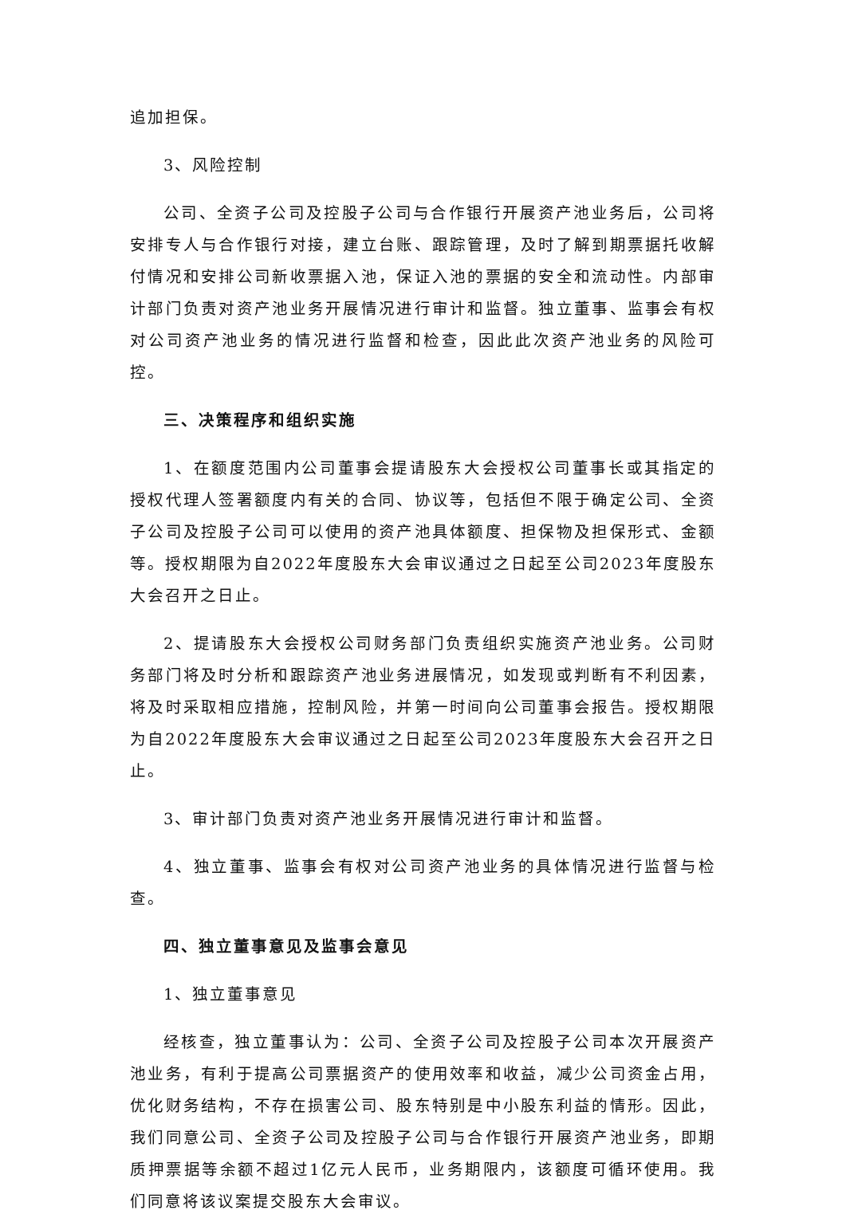追加担保。
3、风险控制
公司、全资子公司及控股子公司与合作银行开展资产池业务后，公司将安排专人与合作银行对接，建立台账、跟踪管理，及时了解到期票据托收解付情况和安排公司新收票据入池，保证入池的票据的安全和流动性。内部审计部门负责对资产池业务开展情况进行审计和监督。独立董事、监事会有权对公司资产池业务的情况进行监督和检查，因此此次资产池业务的风险可控。
三、决策程序和组织实施
1、在额度范围内公司董事会提请股东大会授权公司董事长或其指定的授权代理人签署额度内有关的合同、协议等，包括但不限于确定公司、全资子公司及控股子公司可以使用的资产池具体额度、担保物及担保形式、金额等。授权期限为自2022年度股东大会审议通过之日起至公司2023年度股东大会召开之日止。
2、提请股东大会授权公司财务部门负责组织实施资产池业务。公司财务部门将及时分析和跟踪资产池业务进展情况，如发现或判断有不利因素，将及时采取相应措施，控制风险，并第一时间向公司董事会报告。授权期限为自2022年度股东大会审议通过之日起至公司2023年度股东大会召开之日止。
3、审计部门负责对资产池业务开展情况进行审计和监督。
4、独立董事、监事会有权对公司资产池业务的具体情况进行监督与检查。
四、独立董事意见及监事会意见
1、独立董事意见
经核查，独立董事认为：公司、全资子公司及控股子公司本次开展资产池业务，有利于提高公司票据资产的使用效率和收益，减少公司资金占用，优化财务结构，不存在损害公司、股东特别是中小股东利益的情形。因此，我们同意公司、全资子公司及控股子公司与合作银行开展资产池业务，即期质押票据等余额不超过1亿元人民币，业务期限内，该额度可循环使用。我们同意将该议案提交股东大会审议。